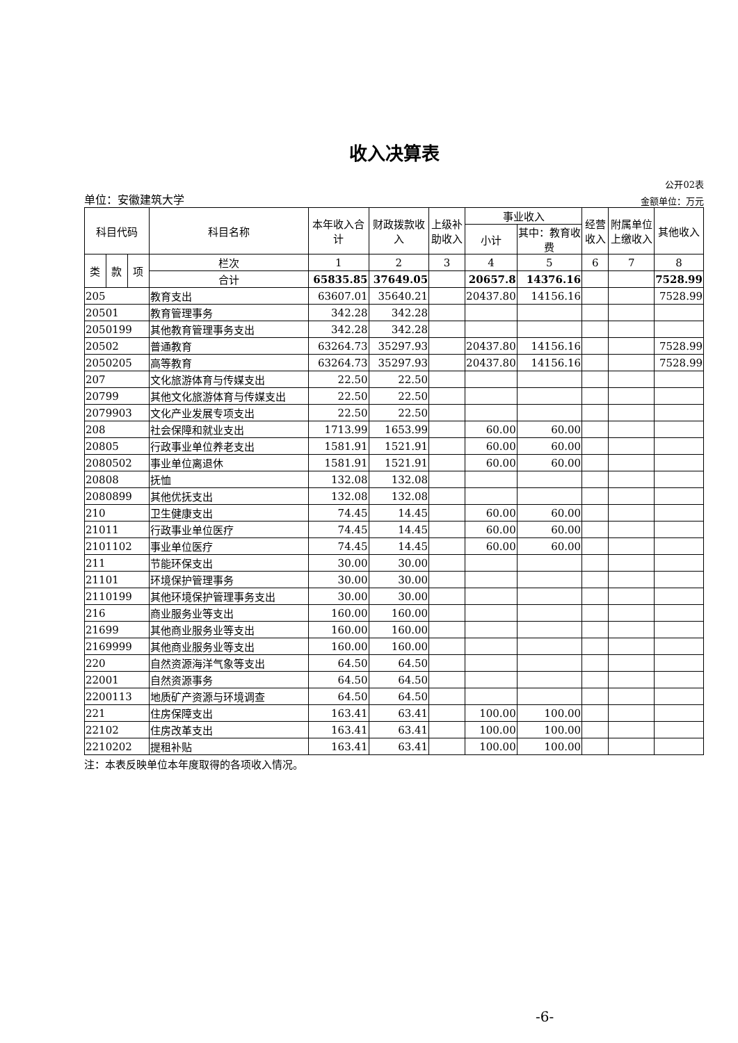收入决算表
公开02表
单位：安徽建筑大学 金额单位：万元
| 科目代码 | | | 科目名称 | 本年收入合计 | 财政拨款收入 | 上级补助收入 | 事业收入 | | 经营收入 | 附属单位上缴收入 | 其他收入 |
| --- | --- | --- | --- | --- | --- | --- | --- | --- | --- | --- | --- |
| | | | | | | | 小计 | 其中：教育收费 | | | |
| 类 | 款 | 项 | 栏次 | 1 | 2 | 3 | 4 | 5 | 6 | 7 | 8 |
| | | | 合计 | 65835.85 | 37649.05 | | 20657.8 | 14376.16 | | | 7528.99 |
| 205 | | | 教育支出 | 63607.01 | 35640.21 | | 20437.80 | 14156.16 | | | 7528.99 |
| 20501 | | | 教育管理事务 | 342.28 | 342.28 | | | | | | |
| 2050199 | | | 其他教育管理事务支出 | 342.28 | 342.28 | | | | | | |
| 20502 | | | 普通教育 | 63264.73 | 35297.93 | | 20437.80 | 14156.16 | | | 7528.99 |
| 2050205 | | | 高等教育 | 63264.73 | 35297.93 | | 20437.80 | 14156.16 | | | 7528.99 |
| 207 | | | 文化旅游体育与传媒支出 | 22.50 | 22.50 | | | | | | |
| 20799 | | | 其他文化旅游体育与传媒支出 | 22.50 | 22.50 | | | | | | |
| 2079903 | | | 文化产业发展专项支出 | 22.50 | 22.50 | | | | | | |
| 208 | | | 社会保障和就业支出 | 1713.99 | 1653.99 | | 60.00 | 60.00 | | | |
| 20805 | | | 行政事业单位养老支出 | 1581.91 | 1521.91 | | 60.00 | 60.00 | | | |
| 2080502 | | | 事业单位离退休 | 1581.91 | 1521.91 | | 60.00 | 60.00 | | | |
| 20808 | | | 抚恤 | 132.08 | 132.08 | | | | | | |
| 2080899 | | | 其他优抚支出 | 132.08 | 132.08 | | | | | | |
| 210 | | | 卫生健康支出 | 74.45 | 14.45 | | 60.00 | 60.00 | | | |
| 21011 | | | 行政事业单位医疗 | 74.45 | 14.45 | | 60.00 | 60.00 | | | |
| 2101102 | | | 事业单位医疗 | 74.45 | 14.45 | | 60.00 | 60.00 | | | |
| 211 | | | 节能环保支出 | 30.00 | 30.00 | | | | | | |
| 21101 | | | 环境保护管理事务 | 30.00 | 30.00 | | | | | | |
| 2110199 | | | 其他环境保护管理事务支出 | 30.00 | 30.00 | | | | | | |
| 216 | | | 商业服务业等支出 | 160.00 | 160.00 | | | | | | |
| 21699 | | | 其他商业服务业等支出 | 160.00 | 160.00 | | | | | | |
| 2169999 | | | 其他商业服务业等支出 | 160.00 | 160.00 | | | | | | |
| 220 | | | 自然资源海洋气象等支出 | 64.50 | 64.50 | | | | | | |
| 22001 | | | 自然资源事务 | 64.50 | 64.50 | | | | | | |
| 2200113 | | | 地质矿产资源与环境调查 | 64.50 | 64.50 | | | | | | |
| 221 | | | 住房保障支出 | 163.41 | 63.41 | | 100.00 | 100.00 | | | |
| 22102 | | | 住房改革支出 | 163.41 | 63.41 | | 100.00 | 100.00 | | | |
| 2210202 | | | 提租补贴 | 163.41 | 63.41 | | 100.00 | 100.00 | | | |
注：本表反映单位本年度取得的各项收入情况。
-6-